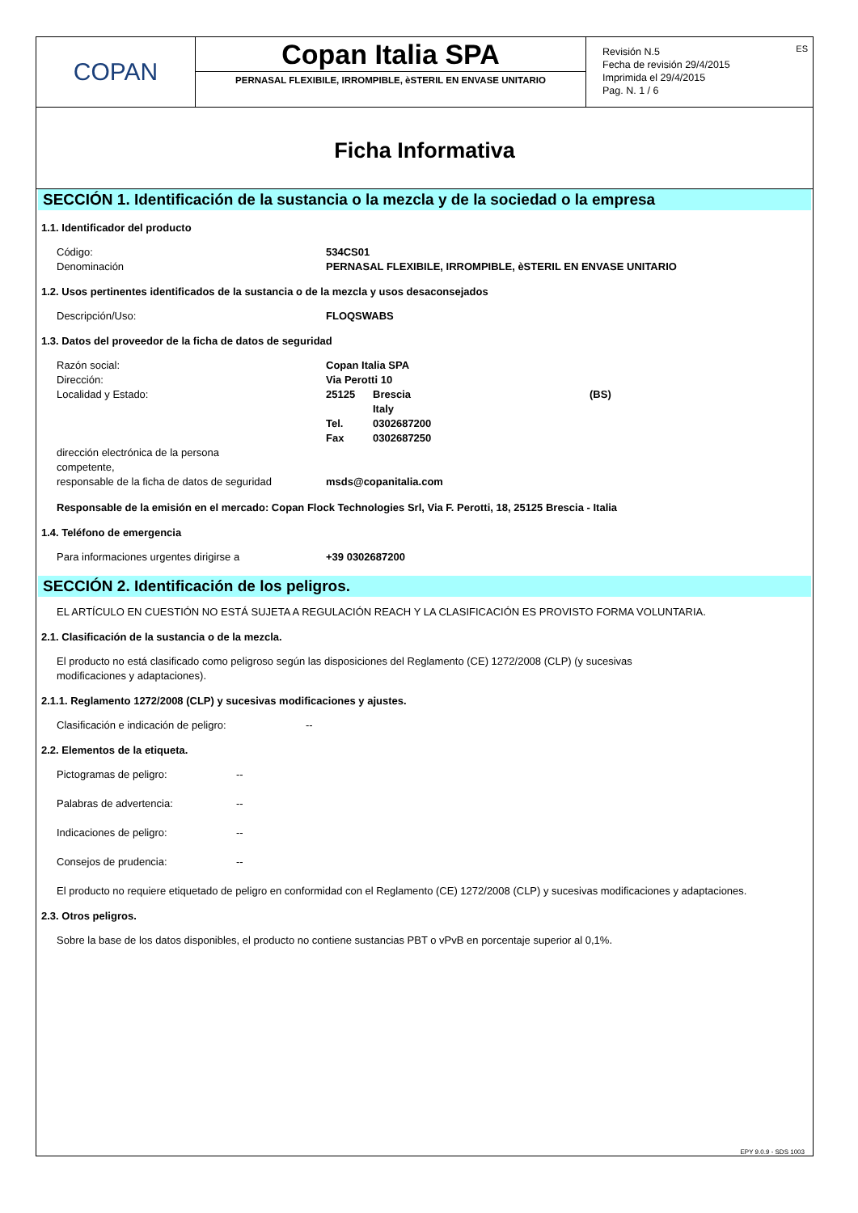COPAN
Copan Italia SPA
PERNASAL FLEXIBILE, IRROMPIBLE, èSTERIL EN ENVASE UNITARIO
ES Revisión N.5
Fecha de revisión 29/4/2015
Imprimida el 29/4/2015
Pag. N. 1 / 6
Ficha Informativa
SECCIÓN 1. Identificación de la sustancia o la mezcla y de la sociedad o la empresa
1.1. Identificador del producto
| Código: | 534CS01 |
| Denominación | PERNASAL FLEXIBILE, IRROMPIBLE, èSTERIL EN ENVASE UNITARIO |
1.2. Usos pertinentes identificados de la sustancia o de la mezcla y usos desaconsejados
| Descripción/Uso: | FLOQSWABS |
1.3. Datos del proveedor de la ficha de datos de seguridad
| Razón social: | Copan Italia SPA | | |
| Dirección: | Via Perotti 10 | | |
| Localidad y Estado: | 25125 | Brescia | (BS) |
| | | Italy | |
| | Tel. | 0302687200 | |
| | Fax | 0302687250 | |
| dirección electrónica de la persona competente, responsable de la ficha de datos de seguridad | msds@copanitalia.com | | |
Responsable de la emisión en el mercado: Copan Flock Technologies Srl, Via F. Perotti, 18, 25125 Brescia - Italia
1.4. Teléfono de emergencia
| Para informaciones urgentes dirigirse a | +39 0302687200 |
SECCIÓN 2. Identificación de los peligros.
EL ARTÍCULO EN CUESTIÓN NO ESTÁ SUJETA A REGULACIÓN REACH Y LA CLASIFICACIÓN ES PROVISTO FORMA VOLUNTARIA.
2.1. Clasificación de la sustancia o de la mezcla.
El producto no está clasificado como peligroso según las disposiciones del Reglamento (CE) 1272/2008 (CLP) (y sucesivas
modificaciones y adaptaciones).
2.1.1. Reglamento 1272/2008 (CLP) y sucesivas modificaciones y ajustes.
| Clasificación e indicación de peligro: | -- |
2.2. Elementos de la etiqueta.
| Pictogramas de peligro: | -- |
| Palabras de advertencia: | -- |
| Indicaciones de peligro: | -- |
| Consejos de prudencia: | -- |
El producto no requiere etiquetado de peligro en conformidad con el Reglamento (CE) 1272/2008 (CLP) y sucesivas modificaciones y adaptaciones.
2.3. Otros peligros.
Sobre la base de los datos disponibles, el producto no contiene sustancias PBT o vPvB en porcentaje superior al 0,1%.
EPY 9.0.9 - SDS 1003